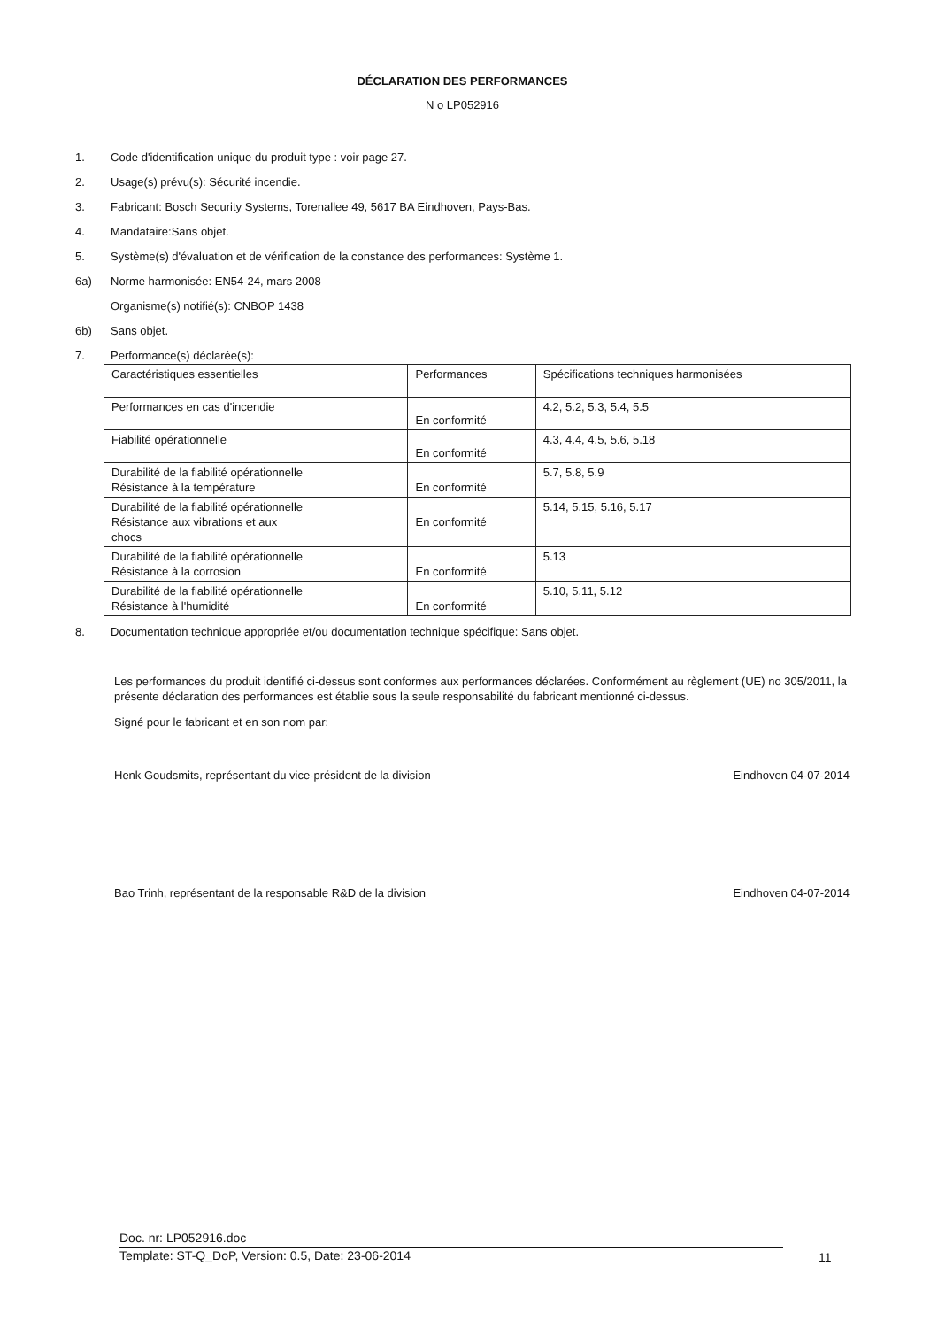DÉCLARATION DES PERFORMANCES
N o LP052916
1. Code d'identification unique du produit type : voir page 27.
2. Usage(s) prévu(s): Sécurité incendie.
3. Fabricant: Bosch Security Systems, Torenallee 49, 5617 BA Eindhoven, Pays-Bas.
4. Mandataire:Sans objet.
5. Système(s) d'évaluation et de vérification de la constance des performances: Système 1.
6a) Norme harmonisée: EN54-24, mars 2008
Organisme(s) notifié(s): CNBOP 1438
6b) Sans objet.
7. Performance(s) déclarée(s):
| Caractéristiques essentielles | Performances | Spécifications techniques harmonisées |
| Performances en cas d'incendie | En conformité | 4.2, 5.2, 5.3, 5.4, 5.5 |
| Fiabilité opérationnelle | En conformité | 4.3, 4.4, 4.5, 5.6, 5.18 |
| Durabilité de la fiabilité opérationnelle Résistance à la température | En conformité | 5.7, 5.8, 5.9 |
| Durabilité de la fiabilité opérationnelle Résistance aux vibrations et aux chocs | En conformité | 5.14, 5.15, 5.16, 5.17 |
| Durabilité de la fiabilité opérationnelle Résistance à la corrosion | En conformité | 5.13 |
| Durabilité de la fiabilité opérationnelle Résistance à l'humidité | En conformité | 5.10, 5.11, 5.12 |
8. Documentation technique appropriée et/ou documentation technique spécifique: Sans objet.
Les performances du produit identifié ci-dessus sont conformes aux performances déclarées. Conformément au règlement (UE) no 305/2011, la présente déclaration des performances est établie sous la seule responsabilité du fabricant mentionné ci-dessus.
Signé pour le fabricant et en son nom par:
Henk Goudsmits, représentant du vice-président de la division Eindhoven 04-07-2014
Bao Trinh, représentant de la responsable R&D de la division Eindhoven 04-07-2014
Doc. nr: LP052916.doc
Template: ST-Q_DoP, Version: 0.5, Date: 23-06-2014
11